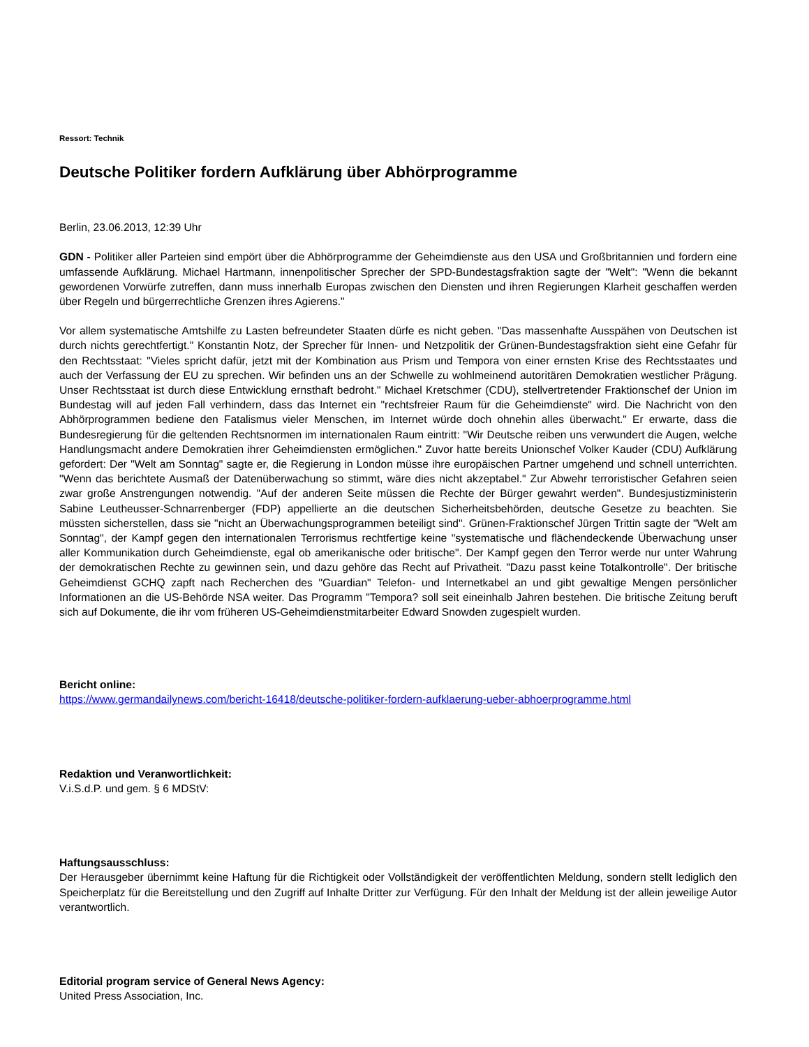Ressort: Technik
Deutsche Politiker fordern Aufklärung über Abhörprogramme
Berlin, 23.06.2013, 12:39 Uhr
GDN - Politiker aller Parteien sind empört über die Abhörprogramme der Geheimdienste aus den USA und Großbritannien und fordern eine umfassende Aufklärung. Michael Hartmann, innenpolitischer Sprecher der SPD-Bundestagsfraktion sagte der "Welt": "Wenn die bekannt gewordenen Vorwürfe zutreffen, dann muss innerhalb Europas zwischen den Diensten und ihren Regierungen Klarheit geschaffen werden über Regeln und bürgerrechtliche Grenzen ihres Agierens."
Vor allem systematische Amtshilfe zu Lasten befreundeter Staaten dürfe es nicht geben. "Das massenhafte Ausspähen von Deutschen ist durch nichts gerechtfertigt." Konstantin Notz, der Sprecher für Innen- und Netzpolitik der Grünen-Bundestagsfraktion sieht eine Gefahr für den Rechtsstaat: "Vieles spricht dafür, jetzt mit der Kombination aus Prism und Tempora von einer ernsten Krise des Rechtsstaates und auch der Verfassung der EU zu sprechen. Wir befinden uns an der Schwelle zu wohlmeinend autoritären Demokratien westlicher Prägung. Unser Rechtsstaat ist durch diese Entwicklung ernsthaft bedroht." Michael Kretschmer (CDU), stellvertretender Fraktionschef der Union im Bundestag will auf jeden Fall verhindern, dass das Internet ein "rechtsfreier Raum für die Geheimdienste" wird. Die Nachricht von den Abhörprogrammen bediene den Fatalismus vieler Menschen, im Internet würde doch ohnehin alles überwacht." Er erwarte, dass die Bundesregierung für die geltenden Rechtsnormen im internationalen Raum eintritt: "Wir Deutsche reiben uns verwundert die Augen, welche Handlungsmacht andere Demokratien ihrer Geheimdiensten ermöglichen." Zuvor hatte bereits Unionschef Volker Kauder (CDU) Aufklärung gefordert: Der "Welt am Sonntag" sagte er, die Regierung in London müsse ihre europäischen Partner umgehend und schnell unterrichten. "Wenn das berichtete Ausmaß der Datenüberwachung so stimmt, wäre dies nicht akzeptabel." Zur Abwehr terroristischer Gefahren seien zwar große Anstrengungen notwendig. "Auf der anderen Seite müssen die Rechte der Bürger gewahrt werden". Bundesjustizministerin Sabine Leutheusser-Schnarrenberger (FDP) appellierte an die deutschen Sicherheitsbehörden, deutsche Gesetze zu beachten. Sie müssten sicherstellen, dass sie "nicht an Überwachungsprogrammen beteiligt sind". Grünen-Fraktionschef Jürgen Trittin sagte der "Welt am Sonntag", der Kampf gegen den internationalen Terrorismus rechtfertige keine "systematische und flächendeckende Überwachung unser aller Kommunikation durch Geheimdienste, egal ob amerikanische oder britische". Der Kampf gegen den Terror werde nur unter Wahrung der demokratischen Rechte zu gewinnen sein, und dazu gehöre das Recht auf Privatheit. "Dazu passt keine Totalkontrolle". Der britische Geheimdienst GCHQ zapft nach Recherchen des "Guardian" Telefon- und Internetkabel an und gibt gewaltige Mengen persönlicher Informationen an die US-Behörde NSA weiter. Das Programm "Tempora? soll seit eineinhalb Jahren bestehen. Die britische Zeitung beruft sich auf Dokumente, die ihr vom früheren US-Geheimdienstmitarbeiter Edward Snowden zugespielt wurden.
Bericht online:
https://www.germandailynews.com/bericht-16418/deutsche-politiker-fordern-aufklaerung-ueber-abhoerprogramme.html
Redaktion und Veranwortlichkeit:
V.i.S.d.P. und gem. § 6 MDStV:
Haftungsausschluss:
Der Herausgeber übernimmt keine Haftung für die Richtigkeit oder Vollständigkeit der veröffentlichten Meldung, sondern stellt lediglich den Speicherplatz für die Bereitstellung und den Zugriff auf Inhalte Dritter zur Verfügung. Für den Inhalt der Meldung ist der allein jeweilige Autor verantwortlich.
Editorial program service of General News Agency:
United Press Association, Inc.